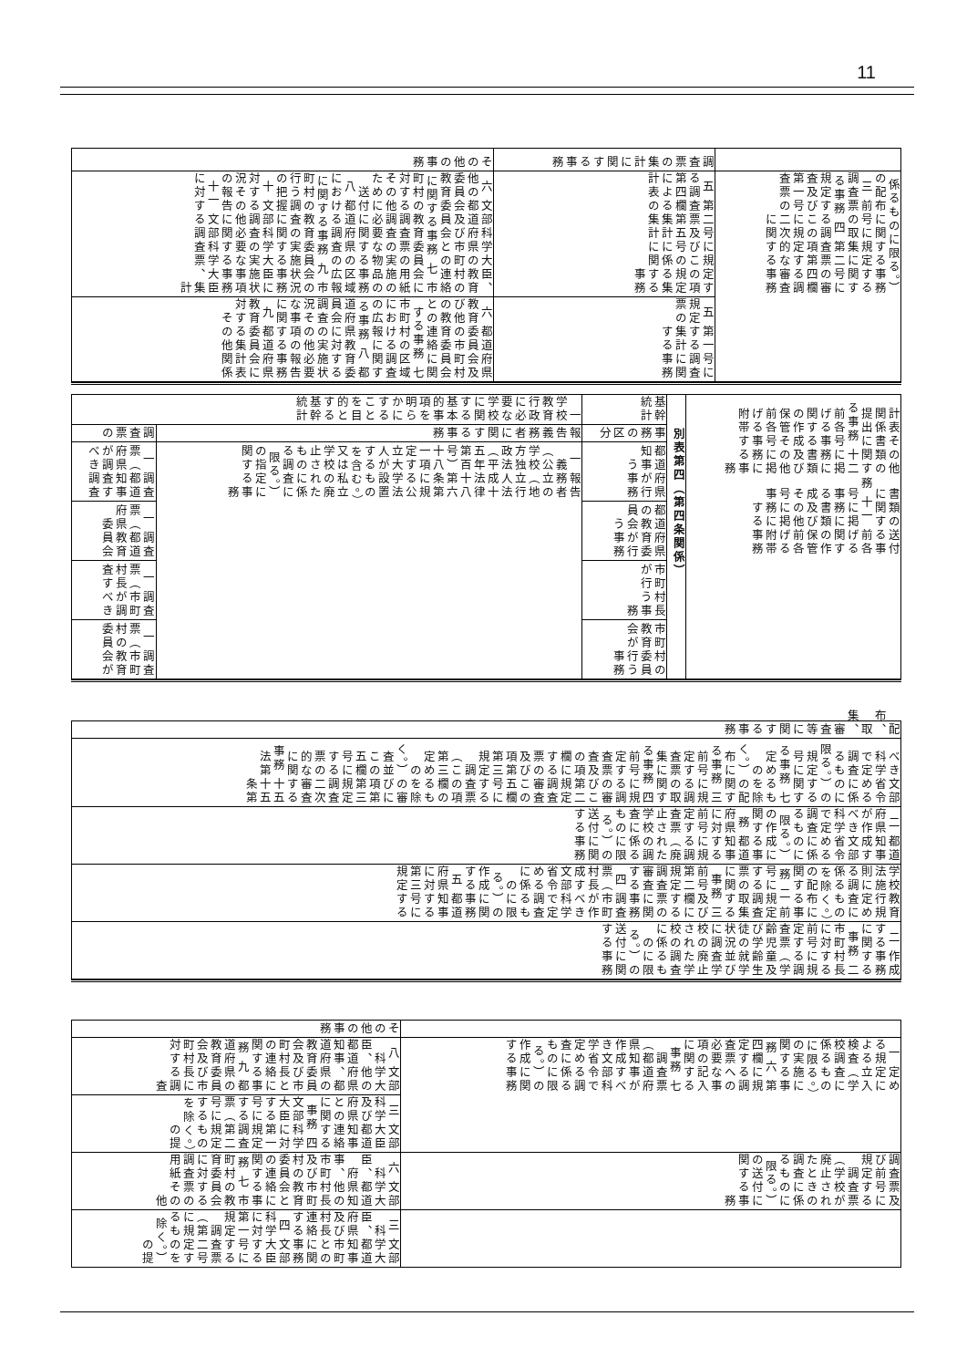11
| | 調査票の集計に関する事務 | その他の事務 |
| --- | --- | --- |
| 係るものに限る。）の配布に関する事務 三 前号に規定する調査票の取集に関する事務 四 第二号に規定する調査票の審査及びこの項第四欄第一号に規定する調査票の二次的な審査に関する事務 | 五 第二号に規定する調査票及びこの項第四欄第五号の規定による集計に係る集計表の集計に関する事務 | 六 文部科学大臣、他の都道府県の教育委員会及び市町村の教育委員会との連絡に関する事務 七 市町村の教育委員会に対する調査票の用紙その他調査の実施のために必要な物品の送付に関する事務 八 都道府県の区域における調査の広報に関する事務 九 市町村の教育委員会の行う調査の実施状況の把握に関する事務 十 文部科学大臣に対する調査の実施状況その他必要な事項の報告に関する事務 十一 文部科学大臣に対する調査票、集計 |
| | 五 第一号に規定する調査票の集計に関する事務 | 六 都道府県教育委員会及び他の市町村の教育委員会との連絡に関する事務 七 市町村の区域における調査の広報に関する事務 八 都道府県教育委員会に対する調査の実施状況その他必要な事項の報告に関する事務 九 都道府県教育委員会に対する集計表その他関係 |
| 計表その他関係書類の提出に関する事務 十二 前各号に掲げる事務に関する書類の作成及び保管その他前各号に掲げる事務に附帯する事務 書類の送付に関する事務 十一 前各号に掲げる事務に関する書類の作成及び保管その他前各号に掲げる事務に附帯する事務 | 別表第四（第四条関係） | 基幹統計 | 一 学校教育行政に必要な学校に関する基本的事項を明らかにすることを目的とする基幹統計 | |
| | | 事務の区分 | 報告義務者に関する事務 | 調査票の |
| | | 都道府県知事が行う事務 | 一 報告義務者（公立の学校（地方独立行政法人法（平成十五年法律第百十八号）第六十八条第一項に規定する公立大学法人が設置するものを含む。）又は私立学校の廃止されたものに係る調査に限る。）の指定に関する事務 | 一 調査票（都道府県知事が調査すべき調査 |
| | | 都道府県の教育委員会が行う事務 | | 一 調査票（都道府県教育委員会 |
| | | 市町村長が行う事務 | | 一 調査票（市町村長が調査すべき |
| | | 市町村の教育委員会が行う事務 | | 一 調査票（市町村の教育委員会が |
| 配布、取集、審査等に関する事務 |
| --- |
| べき文部科学省令で定める調査に係るものに限る。）の規定する号に関する事務 七 定めるものを除く。）の配布に関する事務 三 前号に規定する調査票の取集に関する事務 四 前号に規定する調査票の審査及びこの項第二欄に規定する調査票の審査及びこの項第五欄第三号に規定する調査票（この項第三欄の定めるものを除く。）の審査並びにこの項第五欄第三号に規定する調査票の二次的な審査に関する事務 十五 法第十五条第 |
| 二 都道府県知事が作成すべき文部科学省令で定める調査に係るものに限る。）の作成に関する事務 都道府県知事に対する前号に規定する調査票（廃止された学校の調査に係るものに限る。）の送付に関する事務 |
| 学校教育法施行規則に定める調査に係るものを除く。）の配布に関する事務 二 前号に規定する調査票の取集に関する事務 三 前号及び第二欄に規定する調査票の審査に関する事務 四 調査票（市町村長が作成すべき文部科学省令で定める調査に係るものに限る。）の作成に関する事務 五 都道府県知事に対する第三号に規定する |
| 二 作成する事務に関する事務 二 市町村長に対する前号に規定する調査票（学齢児童及び学齢生徒の就学状況並びに調査学校の廃止された学校の調査に係るものに限る。）の送付に関する事務 |
| | その他の事務 |
| --- | --- |
| 一 定める規定による立入検査（学校調査に係るものに限る。）の実施に関する事務 六 第四欄に規定する調査票への必要な事項の記入に関する事務 七 調査票（都道府県知事が作成すべき文部科学省令で定める調査に係るものに限る。）の作成に関する事務 | 八 文部科学大臣、他の都道府県知事、都道府県の教育委員会及び市町村長との連絡に関する事務 九 都道府県の教育委員会及び市町村長に対する調査 |
| | 三 文部科学大臣及び都道府県知事との連絡に関する事務 四 文部科学大臣に対する第一号に規定する調査票（第二号に規定するものを除く。）の提 |
| 調査票及び前号に規定する調査票（学校が廃止されたときの調査に係るものに限る。）の送付に関する事務 | 六 文部科学大臣、都道府県知事、他の市町村長及び市町村の教育委員会との連絡に関する事務 七 市町村の教育委員会に対する調査票の用紙その他 |
| | 三 文部科学大臣、都道府県知事及び市町村長との連絡に関する事務 四 文部科学大臣に対する第一号に規定する調査票（第二号に規定するものを除く。）の提 |